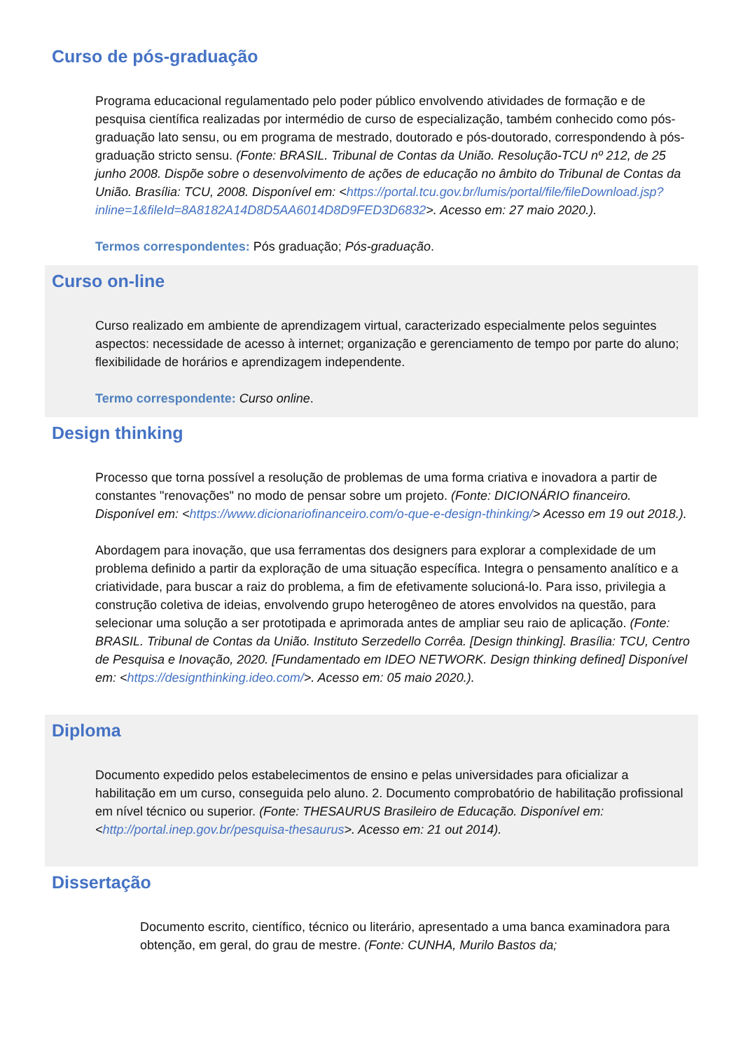Curso de pós-graduação
Programa educacional regulamentado pelo poder público envolvendo atividades de formação e de pesquisa científica realizadas por intermédio de curso de especialização, também conhecido como pós-graduação lato sensu, ou em programa de mestrado, doutorado e pós-doutorado, correspondendo à pós-graduação stricto sensu. (Fonte: BRASIL. Tribunal de Contas da União. Resolução-TCU nº 212, de 25 junho 2008. Dispõe sobre o desenvolvimento de ações de educação no âmbito do Tribunal de Contas da União. Brasília: TCU, 2008. Disponível em: <https://portal.tcu.gov.br/lumis/portal/file/fileDownload.jsp?inline=1&fileId=8A8182A14D8D5AA6014D8D9FED3D6832>. Acesso em: 27 maio 2020.).
Termos correspondentes: Pós graduação; Pós-graduação.
Curso on-line
Curso realizado em ambiente de aprendizagem virtual, caracterizado especialmente pelos seguintes aspectos: necessidade de acesso à internet; organização e gerenciamento de tempo por parte do aluno; flexibilidade de horários e aprendizagem independente.
Termo correspondente: Curso online.
Design thinking
Processo que torna possível a resolução de problemas de uma forma criativa e inovadora a partir de constantes "renovações" no modo de pensar sobre um projeto. (Fonte: DICIONÁRIO financeiro. Disponível em: <https://www.dicionariofinanceiro.com/o-que-e-design-thinking/> Acesso em 19 out 2018.).
Abordagem para inovação, que usa ferramentas dos designers para explorar a complexidade de um problema definido a partir da exploração de uma situação específica. Integra o pensamento analítico e a criatividade, para buscar a raiz do problema, a fim de efetivamente solucioná-lo. Para isso, privilegia a construção coletiva de ideias, envolvendo grupo heterogêneo de atores envolvidos na questão, para selecionar uma solução a ser prototipada e aprimorada antes de ampliar seu raio de aplicação. (Fonte: BRASIL. Tribunal de Contas da União. Instituto Serzedello Corrêa. [Design thinking]. Brasília: TCU, Centro de Pesquisa e Inovação, 2020. [Fundamentado em IDEO NETWORK. Design thinking defined] Disponível em: <https://designthinking.ideo.com/>. Acesso em: 05 maio 2020.).
Diploma
Documento expedido pelos estabelecimentos de ensino e pelas universidades para oficializar a habilitação em um curso, conseguida pelo aluno. 2. Documento comprobatório de habilitação profissional em nível técnico ou superior. (Fonte: THESAURUS Brasileiro de Educação. Disponível em: <http://portal.inep.gov.br/pesquisa-thesaurus>. Acesso em: 21 out 2014).
Dissertação
Documento escrito, científico, técnico ou literário, apresentado a uma banca examinadora para obtenção, em geral, do grau de mestre. (Fonte: CUNHA, Murilo Bastos da;